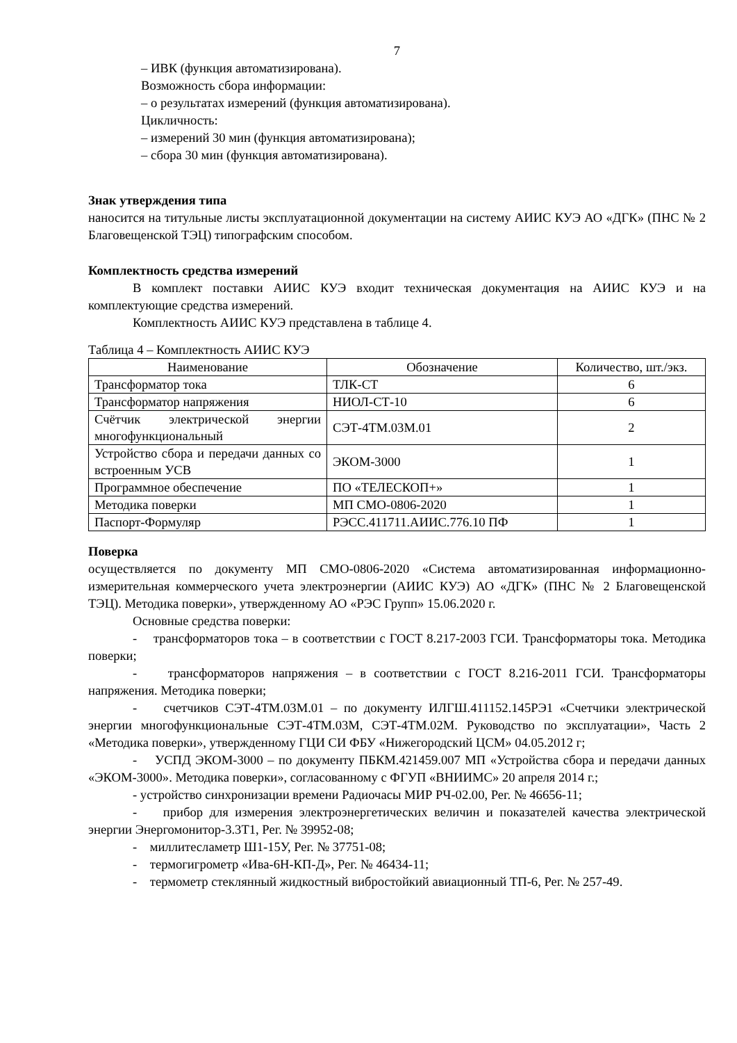7
– ИВК (функция автоматизирована).
Возможность сбора информации:
– о результатах измерений (функция автоматизирована).
Цикличность:
– измерений 30 мин (функция автоматизирована);
– сбора 30 мин (функция автоматизирована).
Знак утверждения типа
наносится на титульные листы эксплуатационной документации на систему АИИС КУЭ АО «ДГК» (ПНС № 2 Благовещенской ТЭЦ) типографским способом.
Комплектность средства измерений
В комплект поставки АИИС КУЭ входит техническая документация на АИИС КУЭ и на комплектующие средства измерений.
Комплектность АИИС КУЭ представлена в таблице 4.
Таблица 4 – Комплектность АИИС КУЭ
| Наименование | Обозначение | Количество, шт./экз. |
| --- | --- | --- |
| Трансформатор тока | ТЛК-СТ | 6 |
| Трансформатор напряжения | НИОЛ-СТ-10 | 6 |
| Счётчик электрической энергии многофункциональный | СЭТ-4ТМ.03М.01 | 2 |
| Устройство сбора и передачи данных со встроенным УСВ | ЭКОМ-3000 | 1 |
| Программное обеспечение | ПО «ТЕЛЕСКОП+» | 1 |
| Методика поверки | МП СМО-0806-2020 | 1 |
| Паспорт-Формуляр | РЭСС.411711.АИИС.776.10 ПФ | 1 |
Поверка
осуществляется по документу МП СМО-0806-2020 «Система автоматизированная информационно-измерительная коммерческого учета электроэнергии (АИИС КУЭ) АО «ДГК» (ПНС № 2 Благовещенской ТЭЦ). Методика поверки», утвержденному АО «РЭС Групп» 15.06.2020 г.
Основные средства поверки:
- трансформаторов тока – в соответствии с ГОСТ 8.217-2003 ГСИ. Трансформаторы тока. Методика поверки;
- трансформаторов напряжения – в соответствии с ГОСТ 8.216-2011 ГСИ. Трансформаторы напряжения. Методика поверки;
- счетчиков СЭТ-4ТМ.03М.01 – по документу ИЛГШ.411152.145РЭ1 «Счетчики электрической энергии многофункциональные СЭТ-4ТМ.03М, СЭТ-4ТМ.02М. Руководство по эксплуатации», Часть 2 «Методика поверки», утвержденному ГЦИ СИ ФБУ «Нижегородский ЦСМ» 04.05.2012 г;
- УСПД ЭКОМ-3000 – по документу ПБКМ.421459.007 МП «Устройства сбора и передачи данных «ЭКОМ-3000». Методика поверки», согласованному с ФГУП «ВНИИМС» 20 апреля 2014 г.;
- устройство синхронизации времени Радиочасы МИР РЧ-02.00, Рег. № 46656-11;
- прибор для измерения электроэнергетических величин и показателей качества электрической энергии Энергомонитор-3.3Т1, Рег. № 39952-08;
- миллитесламетр Ш1-15У, Рег. № 37751-08;
- термогигрометр «Ива-6Н-КП-Д», Рег. № 46434-11;
- термометр стеклянный жидкостный вибростойкий авиационный ТП-6, Рег. № 257-49.